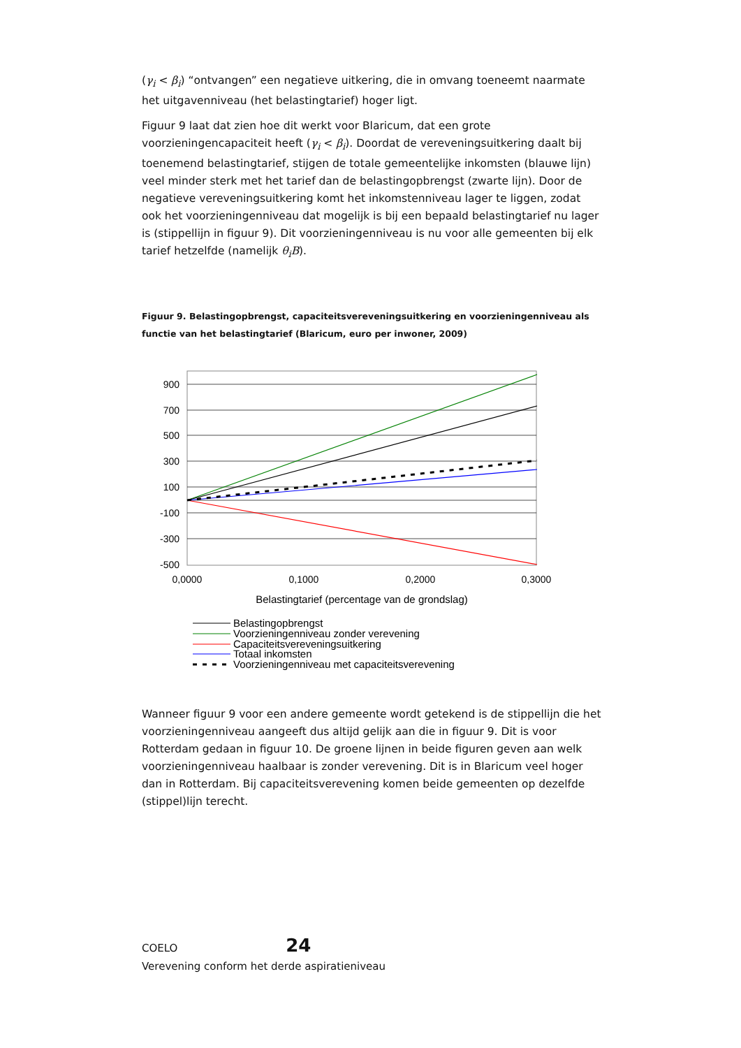(γ<sub>i</sub> < β<sub>i</sub>) “ontvangen” een negatieve uitkering, die in omvang toeneemt naarmate het uitgavenniveau (het belastingtarief) hoger ligt.
Figuur 9 laat dat zien hoe dit werkt voor Blaricum, dat een grote voorzieningencapaciteit heeft (γ<sub>i</sub> < β<sub>i</sub>). Doordat de vereveningsuitkering daalt bij toenemend belastingtarief, stijgen de totale gemeentelijke inkomsten (blauwe lijn) veel minder sterk met het tarief dan de belastingopbrengst (zwarte lijn). Door de negatieve vereveningsuitkering komt het inkomstenniveau lager te liggen, zodat ook het voorzieningenniveau dat mogelijk is bij een bepaald belastingtarief nu lager is (stippellijn in figuur 9). Dit voorzieningenniveau is nu voor alle gemeenten bij elk tarief hetzelfde (namelijk θ<sub>i</sub>B).
Figuur 9. Belastingopbrengst, capaciteitsvereveningsuitkering en voorzieningenniveau als functie van het belastingtarief (Blaricum, euro per inwoner, 2009)
900
700
500
300
100
-100
-300
-500
0,0000
0,1000
0,2000
0,3000
Belastingtarief (percentage van de grondslag)
Belastingopbrengst
Voorzieningenniveau zonder verevening
Capaciteitsvereveningsuitkering
Totaal inkomsten
Voorzieningenniveau met capaciteitsverevening
Wanneer figuur 9 voor een andere gemeente wordt getekend is de stippellijn die het voorzieningenniveau aangeeft dus altijd gelijk aan die in figuur 9. Dit is voor Rotterdam gedaan in figuur 10. De groene lijnen in beide figuren geven aan welk voorzieningenniveau haalbaar is zonder verevening. Dit is in Blaricum veel hoger dan in Rotterdam. Bij capaciteitsverevening komen beide gemeenten op dezelfde (stippel)lijn terecht.
COELO 24
Verevening conform het derde aspiratieniveau